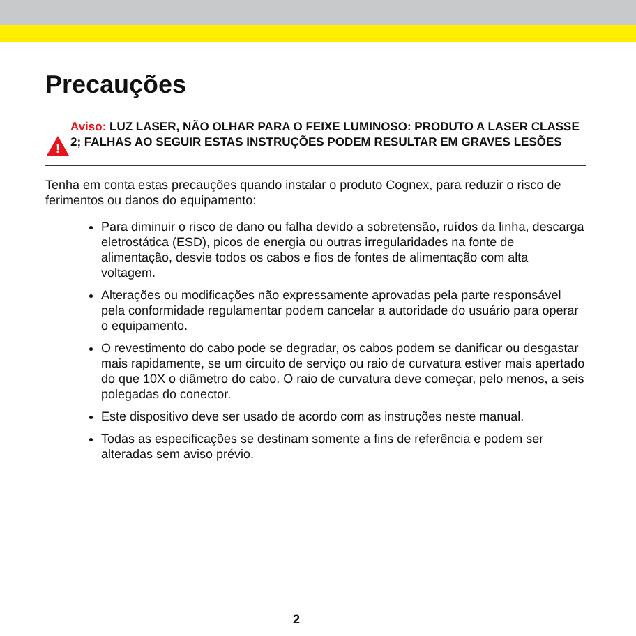Precauções
!
Aviso: LUZ LASER, NÃO OLHAR PARA O FEIXE LUMINOSO: PRODUTO A LASER CLASSE 2; FALHAS AO SEGUIR ESTAS INSTRUÇÕES PODEM RESULTAR EM GRAVES LESÕES
Tenha em conta estas precauções quando instalar o produto Cognex, para reduzir o risco de ferimentos ou danos do equipamento:
Para diminuir o risco de dano ou falha devido a sobretensão, ruídos da linha, descarga eletrostática (ESD), picos de energia ou outras irregularidades na fonte de alimentação, desvie todos os cabos e fios de fontes de alimentação com alta voltagem.
Alterações ou modificações não expressamente aprovadas pela parte responsável pela conformidade regulamentar podem cancelar a autoridade do usuário para operar o equipamento.
O revestimento do cabo pode se degradar, os cabos podem se danificar ou desgastar mais rapidamente, se um circuito de serviço ou raio de curvatura estiver mais apertado do que 10X o diâmetro do cabo. O raio de curvatura deve começar, pelo menos, a seis polegadas do conector.
Este dispositivo deve ser usado de acordo com as instruções neste manual.
Todas as especificações se destinam somente a fins de referência e podem ser alteradas sem aviso prévio.
2